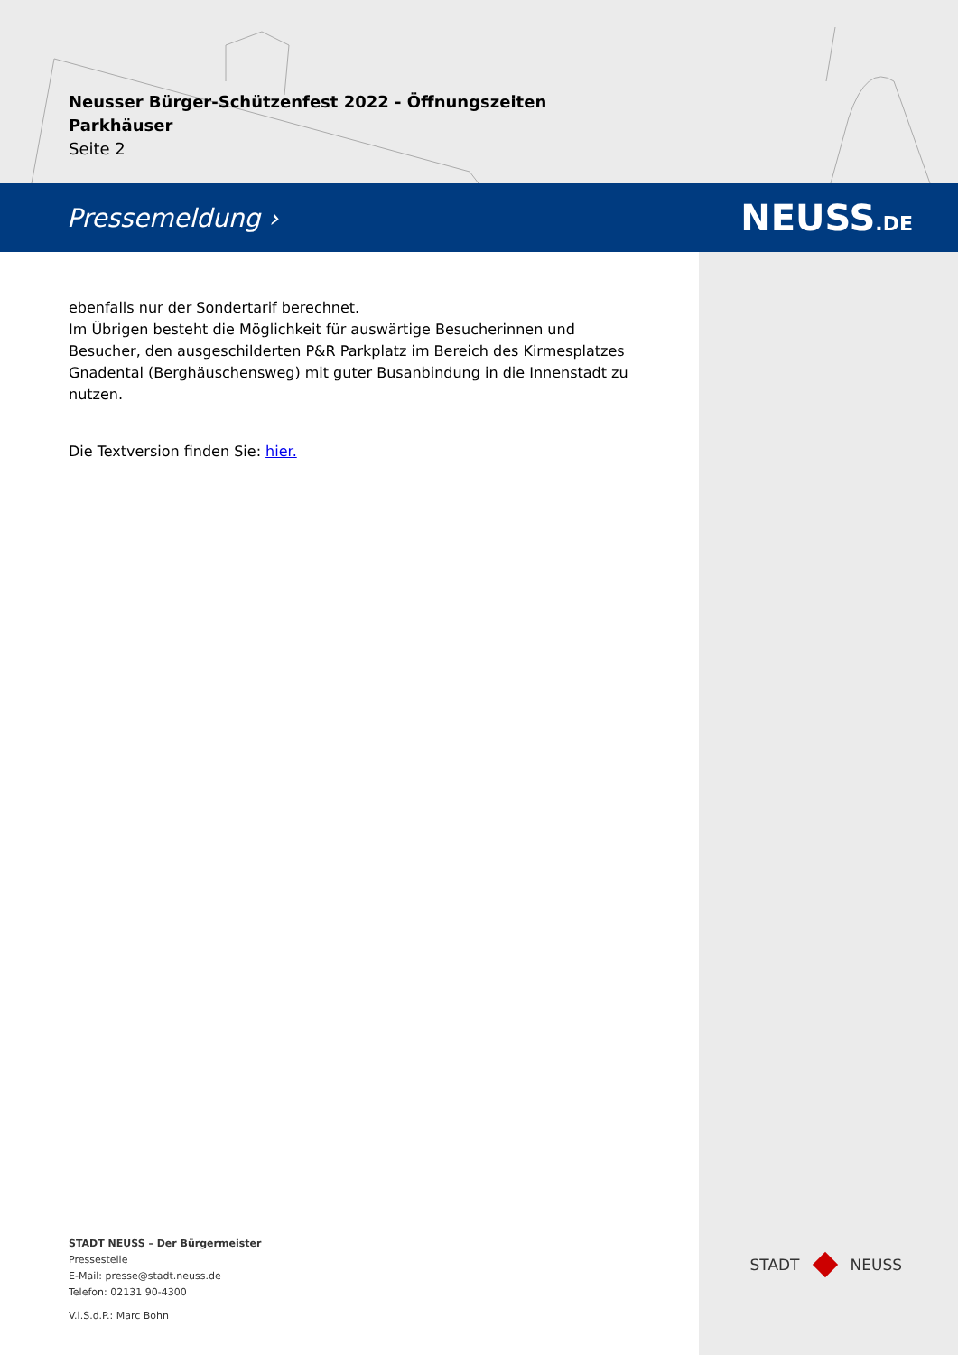Neusser Bürger-Schützenfest 2022 - Öffnungszeiten Parkhäuser
Seite 2
Pressemeldung › NEUSS.DE
ebenfalls nur der Sondertarif berechnet.
Im Übrigen besteht die Möglichkeit für auswärtige Besucherinnen und Besucher, den ausgeschilderten P&R Parkplatz im Bereich des Kirmesplatzes Gnadental (Berghäuschensweg) mit guter Busanbindung in die Innenstadt zu nutzen.
Die Textversion finden Sie: hier.
STADT NEUSS – Der Bürgermeister
Pressestelle
E-Mail: presse@stadt.neuss.de
Telefon: 02131 90-4300
V.i.S.d.P.: Marc Bohn
STADT NEUSS